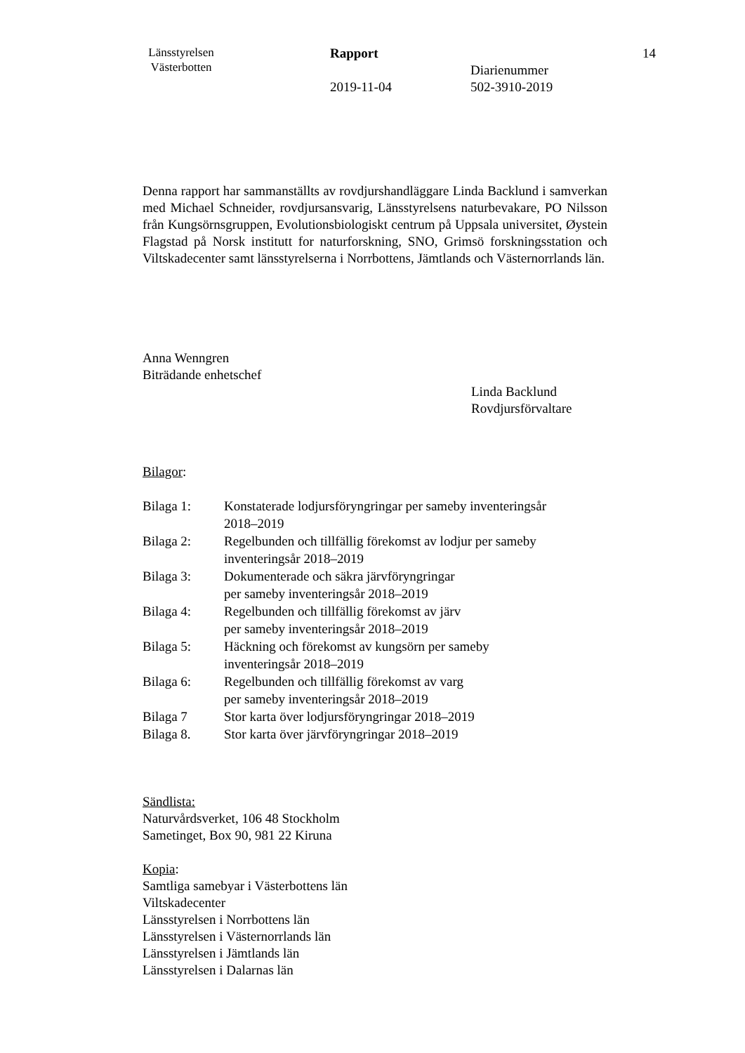Länsstyrelsen
Västerbotten
Rapport
2019-11-04
Diarienummer
502-3910-2019
14
Denna rapport har sammanställts av rovdjurshandläggare Linda Backlund i samverkan med Michael Schneider, rovdjursansvarig, Länsstyrelsens naturbevakare, PO Nilsson från Kungsörnsgruppen, Evolutionsbiologiskt centrum på Uppsala universitet, Øystein Flagstad på Norsk institutt for naturforskning, SNO, Grimsö forskningsstation och Viltskadecenter samt länsstyrelserna i Norrbottens, Jämtlands och Västernorrlands län.
Anna Wenngren
Biträdande enhetschef
Linda Backlund
Rovdjursförvaltare
Bilagor:
| Bilaga 1: | Konstaterade lodjursföryngringar per sameby inventeringsår 2018–2019 |
| Bilaga 2: | Regelbunden och tillfällig förekomst av lodjur per sameby inventeringsår 2018–2019 |
| Bilaga 3: | Dokumenterade och säkra järvföryngringar per sameby inventeringsår 2018–2019 |
| Bilaga 4: | Regelbunden och tillfällig förekomst av järv per sameby inventeringsår 2018–2019 |
| Bilaga 5: | Häckning och förekomst av kungsörn per sameby inventeringsår 2018–2019 |
| Bilaga 6: | Regelbunden och tillfällig förekomst av varg per sameby inventeringsår 2018–2019 |
| Bilaga 7 | Stor karta över lodjursföryngringar 2018–2019 |
| Bilaga 8. | Stor karta över järvföryngringar 2018–2019 |
Sändlista:
Naturvårdsverket, 106 48 Stockholm
Sametinget, Box 90, 981 22 Kiruna
Kopia:
Samtliga samebyar i Västerbottens län
Viltskadecenter
Länsstyrelsen i Norrbottens län
Länsstyrelsen i Västernorrlands län
Länsstyrelsen i Jämtlands län
Länsstyrelsen i Dalarnas län